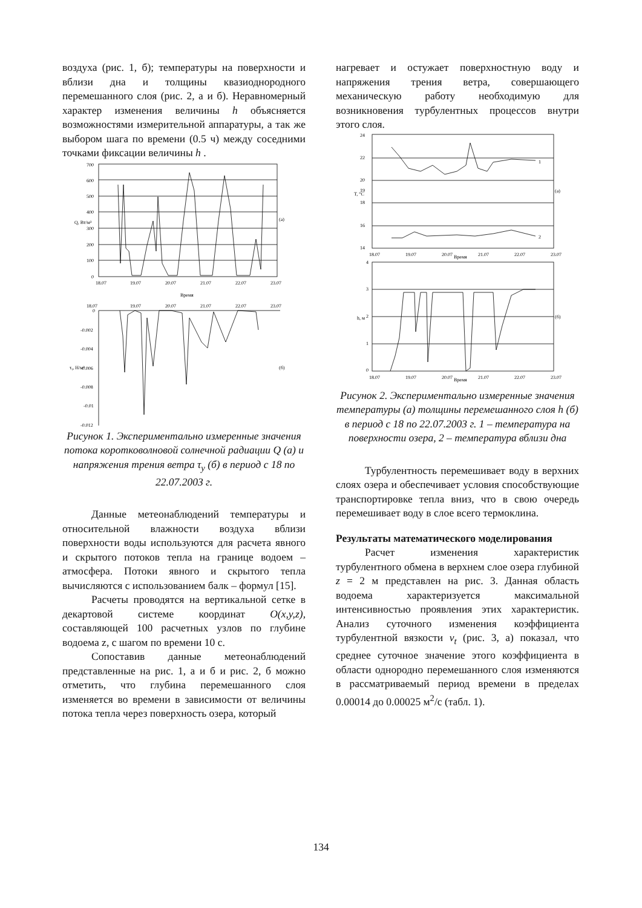воздуха (рис. 1, б); температуры на поверхности и вблизи дна и толщины квазиоднородного перемешанного слоя (рис. 2, а и б). Неравномерный характер изменения величины h объясняется возможностями измерительной аппаратуры, а так же выбором шага по времени (0.5 ч) между соседними точками фиксации величины h .
700
600
500
400
300
200
100
0
(а)
Q, Вт/м²
18.07
19.07
20.07
21.07
22.07
23.07
Время
18.07
19.07
20.07
21.07
22.07
23.07
0
-0.002
-0.004
-0.006
-0.008
-0.01
-0.012
(б)
τᵧ, Н/м²
Рисунок 1. Экспериментально измеренные значения потока коротковолновой солнечной радиации Q (а) и напряжения трения ветра τ<sub>y</sub> (б) в период с 18 по 22.07.2003 г.
Данные метеонаблюдений температуры и относительной влажности воздуха вблизи поверхности воды используются для расчета явного и скрытого потоков тепла на границе водоем – атмосфера. Потоки явного и скрытого тепла вычисляются с использованием балк – формул [15].
Расчеты проводятся на вертикальной сетке в декартовой системе координат O(x,y,z), составляющей 100 расчетных узлов по глубине водоема z, с шагом по времени 10 с.
Сопоставив данные метеонаблюдений представленные на рис. 1, а и б и рис. 2, б можно отметить, что глубина перемешанного слоя изменяется во времени в зависимости от величины потока тепла через поверхность озера, который
нагревает и остужает поверхностную воду и напряжения трения ветра, совершающего механическую работу необходимую для возникновения турбулентных процессов внутри этого слоя.
24
22
20
19
18
16
14
1
2
(а)
T, °C
18.07
19.07
20.07
Время
21.07
22.07
23.07
4
3
2
1
0
(б)
h, м
18.07
19.07
20.07
Время
21.07
22.07
23.07
Рисунок 2. Экспериментально измеренные значения температуры (а) толщины перемешанного слоя h (б) в период с 18 по 22.07.2003 г. 1 – температура на поверхности озера, 2 – температура вблизи дна
Турбулентность перемешивает воду в верхних слоях озера и обеспечивает условия способствующие транспортировке тепла вниз, что в свою очередь перемешивает воду в слое всего термоклина.
Результаты математического моделирования
Расчет изменения характеристик турбулентного обмена в верхнем слое озера глубиной z = 2 м представлен на рис. 3. Данная область водоема характеризуется максимальной интенсивностью проявления этих характеристик. Анализ суточного изменения коэффициента турбулентной вязкости ν<sub>t</sub> (рис. 3, а) показал, что среднее суточное значение этого коэффициента в области однородно перемешанного слоя изменяются в рассматриваемый период времени в пределах 0.00014 до 0.00025 м<sup>2</sup>/с (табл. 1).
134